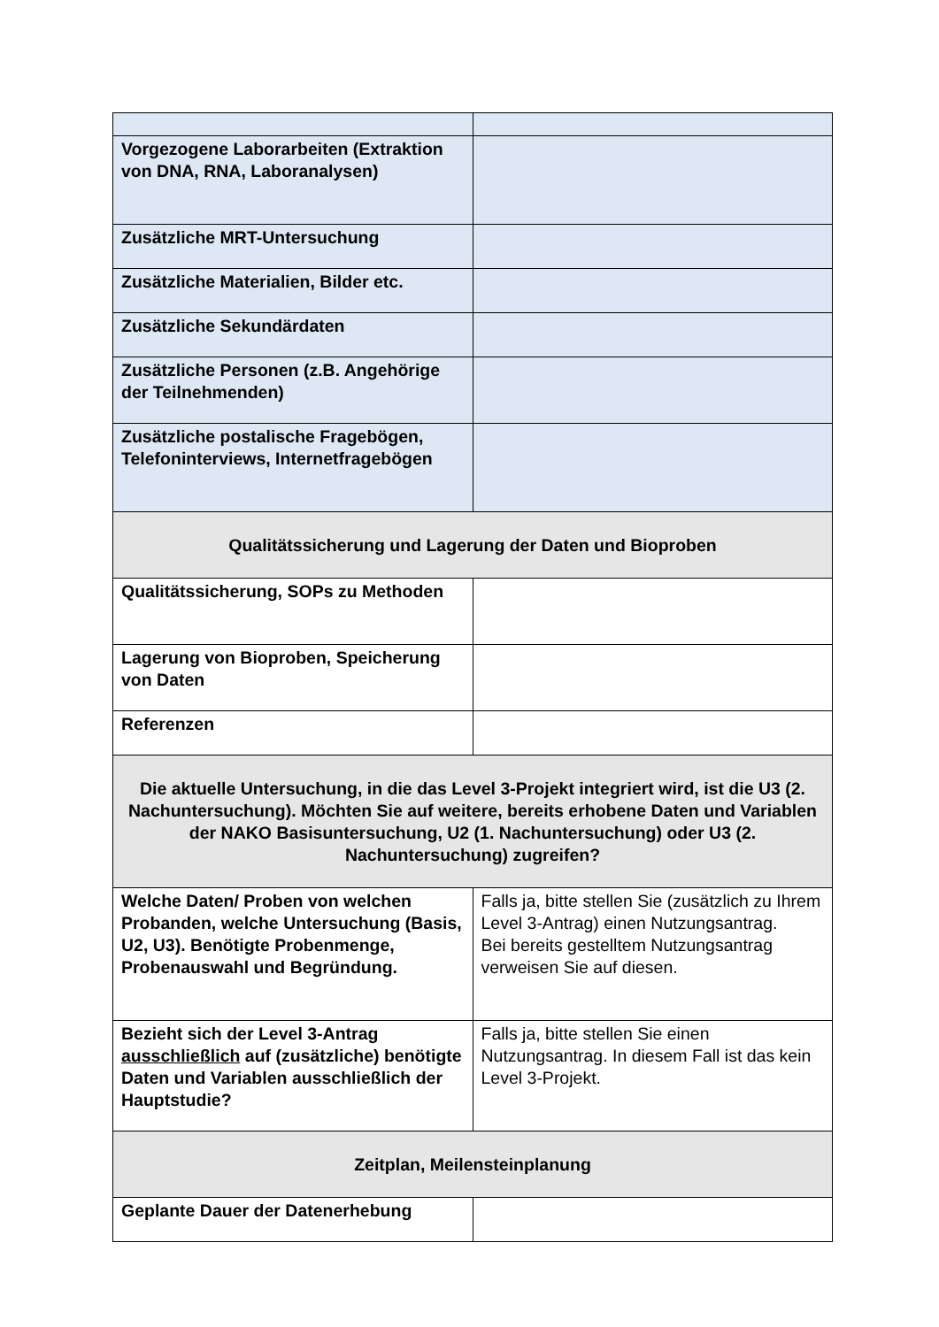| Vorgezogene Laborarbeiten (Extraktion von DNA, RNA, Laboranalysen) | |
| Zusätzliche MRT-Untersuchung | |
| Zusätzliche Materialien, Bilder etc. | |
| Zusätzliche Sekundärdaten | |
| Zusätzliche Personen (z.B. Angehörige der Teilnehmenden) | |
| Zusätzliche postalische Fragebögen, Telefoninterviews, Internetfragebögen | |
| Qualitätssicherung und Lagerung der Daten und Bioproben | |
| Qualitätssicherung, SOPs zu Methoden | |
| Lagerung von Bioproben, Speicherung von Daten | |
| Referenzen | |
| Die aktuelle Untersuchung, in die das Level 3-Projekt integriert wird, ist die U3 (2. Nachuntersuchung). Möchten Sie auf weitere, bereits erhobene Daten und Variablen der NAKO Basisuntersuchung, U2 (1. Nachuntersuchung) oder U3 (2. Nachuntersuchung) zugreifen? | |
| Welche Daten/ Proben von welchen Probanden, welche Untersuchung (Basis, U2, U3). Benötigte Probenmenge, Probenauswahl und Begründung. | Falls ja, bitte stellen Sie (zusätzlich zu Ihrem Level 3-Antrag) einen Nutzungsantrag. Bei bereits gestelltem Nutzungsantrag verweisen Sie auf diesen. |
| Bezieht sich der Level 3-Antrag ausschließlich auf (zusätzliche) benötigte Daten und Variablen ausschließlich der Hauptstudie? | Falls ja, bitte stellen Sie einen Nutzungsantrag. In diesem Fall ist das kein Level 3-Projekt. |
| Zeitplan, Meilensteinplanung | |
| Geplante Dauer der Datenerhebung | |